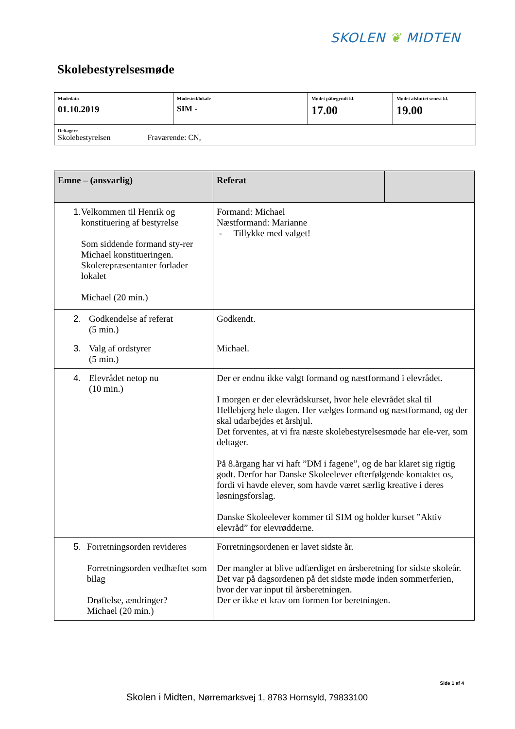SKOLEN ❦ MIDTEN
Skolebestyrelsesmøde
| Mødedato 01.10.2019 | Mødested/lokale SIM - | Mødet påbegyndt kl. 17.00 | Mødet afsluttet senest kl. 19.00 |
| Deltagere Skolebestyrelsen Fraværende: CN, | | | |
| Emne – (ansvarlig) | Referat | |
| --- | --- | --- |
| 1. Velkommen til Henrik og konstituering af bestyrelse Som siddende formand sty-rer Michael konstitueringen. Skolerepræsentanter forlader lokalet Michael (20 min.) | Formand: Michael Næstformand: Marianne - Tillykke med valget! | |
| 2. Godkendelse af referat (5 min.) | Godkendt. | |
| 3. Valg af ordstyrer (5 min.) | Michael. | |
| 4. Elevrådet netop nu (10 min.) | Der er endnu ikke valgt formand og næstformand i elevrådet. I morgen er der elevrådskurset, hvor hele elevrådet skal til Hellebjerg hele dagen. Her vælges formand og næstformand, og der skal udarbejdes et årshjul. Det forventes, at vi fra næste skolebestyrelsesmøde har ele-ver, som deltager. På 8.årgang har vi haft ”DM i fagene”, og de har klaret sig rigtig godt. Derfor har Danske Skoleelever efterfølgende kontaktet os, fordi vi havde elever, som havde været særlig kreative i deres løsningsforslag. Danske Skoleelever kommer til SIM og holder kurset ”Aktiv elevråd” for elevrødderne. | |
| 5. Forretningsorden revideres Forretningsorden vedhæftet som bilag Drøftelse, ændringer? Michael (20 min.) | Forretningsordenen er lavet sidste år. Der mangler at blive udfærdiget en årsberetning for sidste skoleår. Det var på dagsordenen på det sidste møde inden sommerferien, hvor der var input til årsberetningen. Der er ikke et krav om formen for beretningen. | |
Side 1 af 4
Skolen i Midten, Nørremarksvej 1, 8783 Hornsyld, 79833100